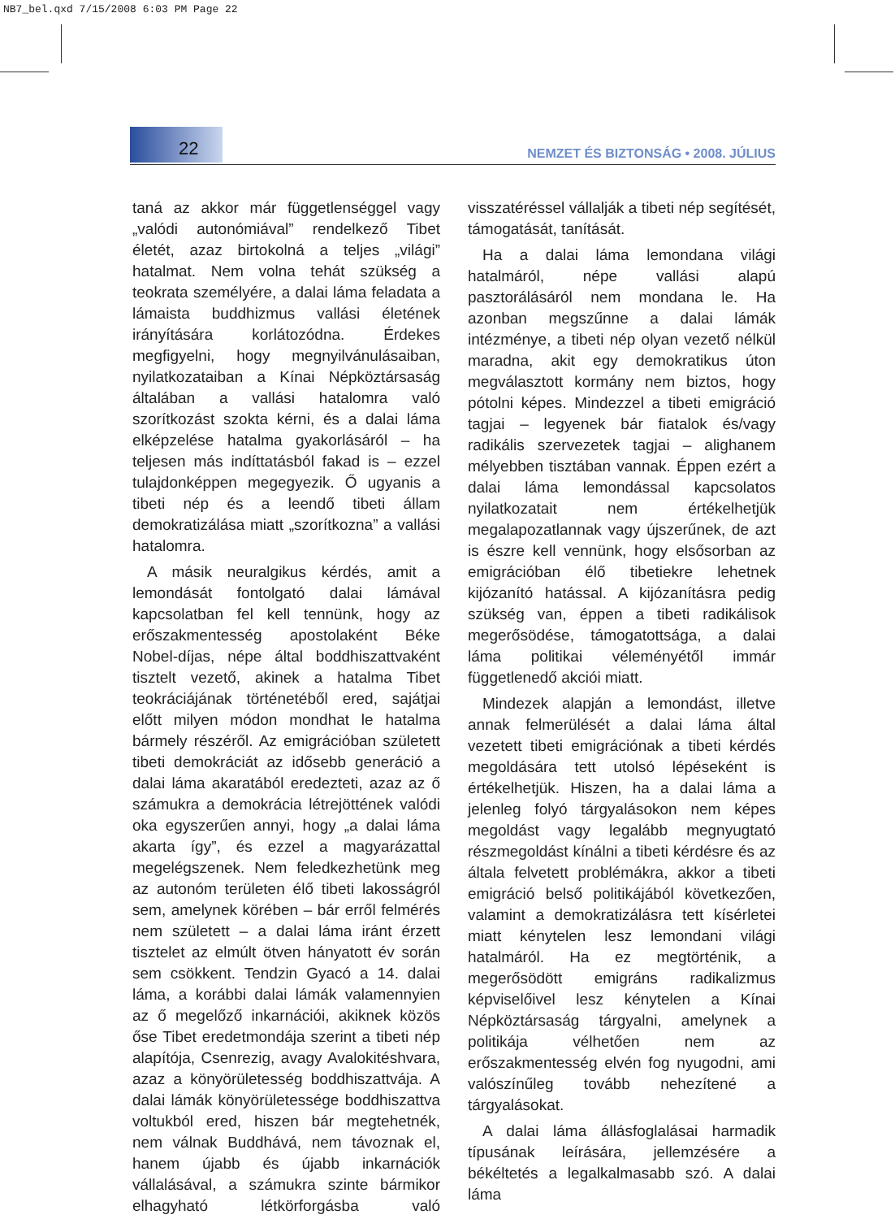NB7_bel.qxd 7/15/2008 6:03 PM Page 22
22
NEMZET ÉS BIZTONSÁG • 2008. JÚLIUS
taná az akkor már függetlenséggel vagy „valódi autonómiával” rendelkező Tibet életét, azaz birtokolná a teljes „világi” hatalmat. Nem volna tehát szükség a teokrata személyére, a dalai láma feladata a lámaista buddhizmus vallási életének irányítására korlátozódna. Érdekes megfigyelni, hogy megnyilvánulásaiban, nyilatkozataiban a Kínai Népköztársaság általában a vallási hatalomra való szorítkozást szokta kérni, és a dalai láma elképzelése hatalma gyakorlásáról – ha teljesen más indíttatásból fakad is – ezzel tulajdonképpen megegyezik. Ő ugyanis a tibeti nép és a leendő tibeti állam demokratizálása miatt „szorítkozna” a vallási hatalomra.
A másik neuralgikus kérdés, amit a lemondását fontolgató dalai lámával kapcsolatban fel kell tennünk, hogy az erőszakmentesség apostolaként Béke Nobel-díjas, népe által boddhiszattvaként tisztelt vezető, akinek a hatalma Tibet teokráciájának történetéből ered, sajátjai előtt milyen módon mondhat le hatalma bármely részéről. Az emigrációban született tibeti demokráciát az idősebb generáció a dalai láma akaratából eredezteti, azaz az ő számukra a demokrácia létrejöttének valódi oka egyszerűen annyi, hogy „a dalai láma akarta így”, és ezzel a magyarázattal megelégszenek. Nem feledkezhetünk meg az autonóm területen élő tibeti lakosságról sem, amelynek körében – bár erről felmérés nem született – a dalai láma iránt érzett tisztelet az elmúlt ötven hányatott év során sem csökkent. Tendzin Gyacó a 14. dalai láma, a korábbi dalai lámák valamennyien az ő megelőző inkarnációi, akiknek közös őse Tibet eredetmondája szerint a tibeti nép alapítója, Csenrezig, avagy Avalokitéshvara, azaz a könyörületesség boddhiszattvája. A dalai lámák könyörületessége boddhiszattva voltukból ered, hiszen bár megtehetnék, nem válnak Buddhává, nem távoznak el, hanem újabb és újabb inkarnációk vállalásával, a számukra szinte bármikor elhagyható létkörforgásba való visszatéréssel vállalják a tibeti nép segítését, támogatását, tanítását.
Ha a dalai láma lemondana világi hatalmáról, népe vallási alapú pasztorálásáról nem mondana le. Ha azonban megszűnne a dalai lámák intézménye, a tibeti nép olyan vezető nélkül maradna, akit egy demokratikus úton megválasztott kormány nem biztos, hogy pótolni képes. Mindezzel a tibeti emigráció tagjai – legyenek bár fiatalok és/vagy radikális szervezetek tagjai – alighanem mélyebben tisztában vannak. Éppen ezért a dalai láma lemondással kapcsolatos nyilatkozatait nem értékelhetjük megalapozatlannak vagy újszerűnek, de azt is észre kell vennünk, hogy elsősorban az emigrációban élő tibetiekre lehetnek kijózanító hatással. A kijózanításra pedig szükség van, éppen a tibeti radikálisok megerősödése, támogatottsága, a dalai láma politikai véleményétől immár függetlenedő akciói miatt.
Mindezek alapján a lemondást, illetve annak felmerülését a dalai láma által vezetett tibeti emigrációnak a tibeti kérdés megoldására tett utolsó lépéseként is értékelhetjük. Hiszen, ha a dalai láma a jelenleg folyó tárgyalásokon nem képes megoldást vagy legalább megnyugtató részmegoldást kínálni a tibeti kérdésre és az általa felvetett problémákra, akkor a tibeti emigráció belső politikájából következően, valamint a demokratizálásra tett kísérletei miatt kénytelen lesz lemondani világi hatalmáról. Ha ez megtörténik, a megerősödött emigráns radikalizmus képviselőivel lesz kénytelen a Kínai Népköztársaság tárgyalni, amelynek a politikája vélhetően nem az erőszakmentesség elvén fog nyugodni, ami valószínűleg tovább nehezítené a tárgyalásokat.
A dalai láma állásfoglalásai harmadik típusának leírására, jellemzésére a békéltetés a legalkalmasabb szó. A dalai láma